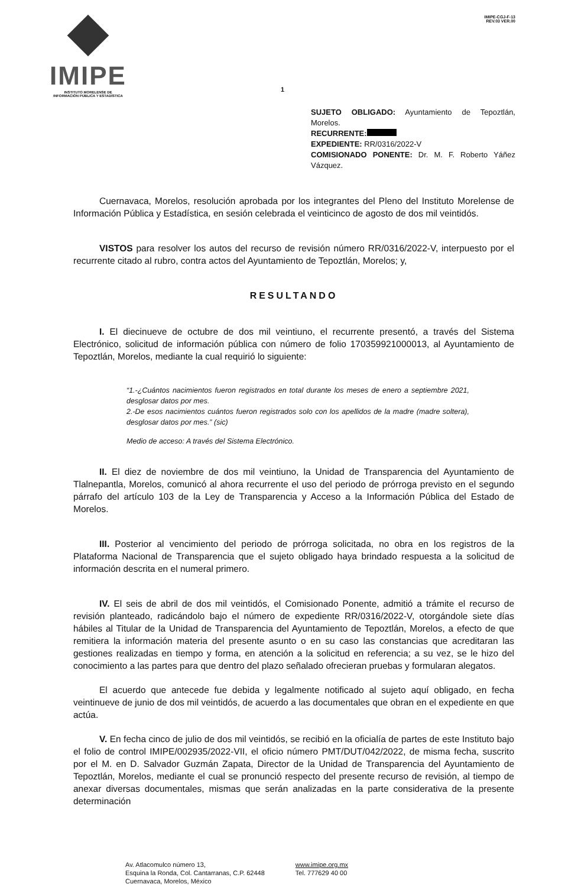IMIPE
INSTITUTO MORELENSE DE
INFORMACIÓN PÚBLICA Y ESTADÍSTICA
IMIPE-CGJ-F-13
REV.03 VER.00
1
SUJETO OBLIGADO: Ayuntamiento de Tepoztlán, Morelos.
RECURRENTE:
EXPEDIENTE: RR/0316/2022-V
COMISIONADO PONENTE: Dr. M. F. Roberto Yáñez Vázquez.
Cuernavaca, Morelos, resolución aprobada por los integrantes del Pleno del Instituto Morelense de Información Pública y Estadística, en sesión celebrada el veinticinco de agosto de dos mil veintidós.
VISTOS para resolver los autos del recurso de revisión número RR/0316/2022-V, interpuesto por el recurrente citado al rubro, contra actos del Ayuntamiento de Tepoztlán, Morelos; y,
RESULTANDO
I. El diecinueve de octubre de dos mil veintiuno, el recurrente presentó, a través del Sistema Electrónico, solicitud de información pública con número de folio 170359921000013, al Ayuntamiento de Tepoztlán, Morelos, mediante la cual requirió lo siguiente:
“1.-¿Cuántos nacimientos fueron registrados en total durante los meses de enero a septiembre 2021, desglosar datos por mes.
2.-De esos nacimientos cuántos fueron registrados solo con los apellidos de la madre (madre soltera), desglosar datos por mes.” (sic)
Medio de acceso: A través del Sistema Electrónico.
II. El diez de noviembre de dos mil veintiuno, la Unidad de Transparencia del Ayuntamiento de Tlalnepantla, Morelos, comunicó al ahora recurrente el uso del periodo de prórroga previsto en el segundo párrafo del artículo 103 de la Ley de Transparencia y Acceso a la Información Pública del Estado de Morelos.
III. Posterior al vencimiento del periodo de prórroga solicitada, no obra en los registros de la Plataforma Nacional de Transparencia que el sujeto obligado haya brindado respuesta a la solicitud de información descrita en el numeral primero.
IV. El seis de abril de dos mil veintidós, el Comisionado Ponente, admitió a trámite el recurso de revisión planteado, radicándolo bajo el número de expediente RR/0316/2022-V, otorgándole siete días hábiles al Titular de la Unidad de Transparencia del Ayuntamiento de Tepoztlán, Morelos, a efecto de que remitiera la información materia del presente asunto o en su caso las constancias que acreditaran las gestiones realizadas en tiempo y forma, en atención a la solicitud en referencia; a su vez, se le hizo del conocimiento a las partes para que dentro del plazo señalado ofrecieran pruebas y formularan alegatos.
El acuerdo que antecede fue debida y legalmente notificado al sujeto aquí obligado, en fecha veintinueve de junio de dos mil veintidós, de acuerdo a las documentales que obran en el expediente en que actúa.
V. En fecha cinco de julio de dos mil veintidós, se recibió en la oficialía de partes de este Instituto bajo el folio de control IMIPE/002935/2022-VII, el oficio número PMT/DUT/042/2022, de misma fecha, suscrito por el M. en D. Salvador Guzmán Zapata, Director de la Unidad de Transparencia del Ayuntamiento de Tepoztlán, Morelos, mediante el cual se pronunció respecto del presente recurso de revisión, al tiempo de anexar diversas documentales, mismas que serán analizadas en la parte considerativa de la presente determinación
Av. Atlacomulco número 13,
Esquina la Ronda, Col. Cantarranas, C.P. 62448
Cuernavaca, Morelos, México
www.imipe.org.mx
Tel. 777629 40 00